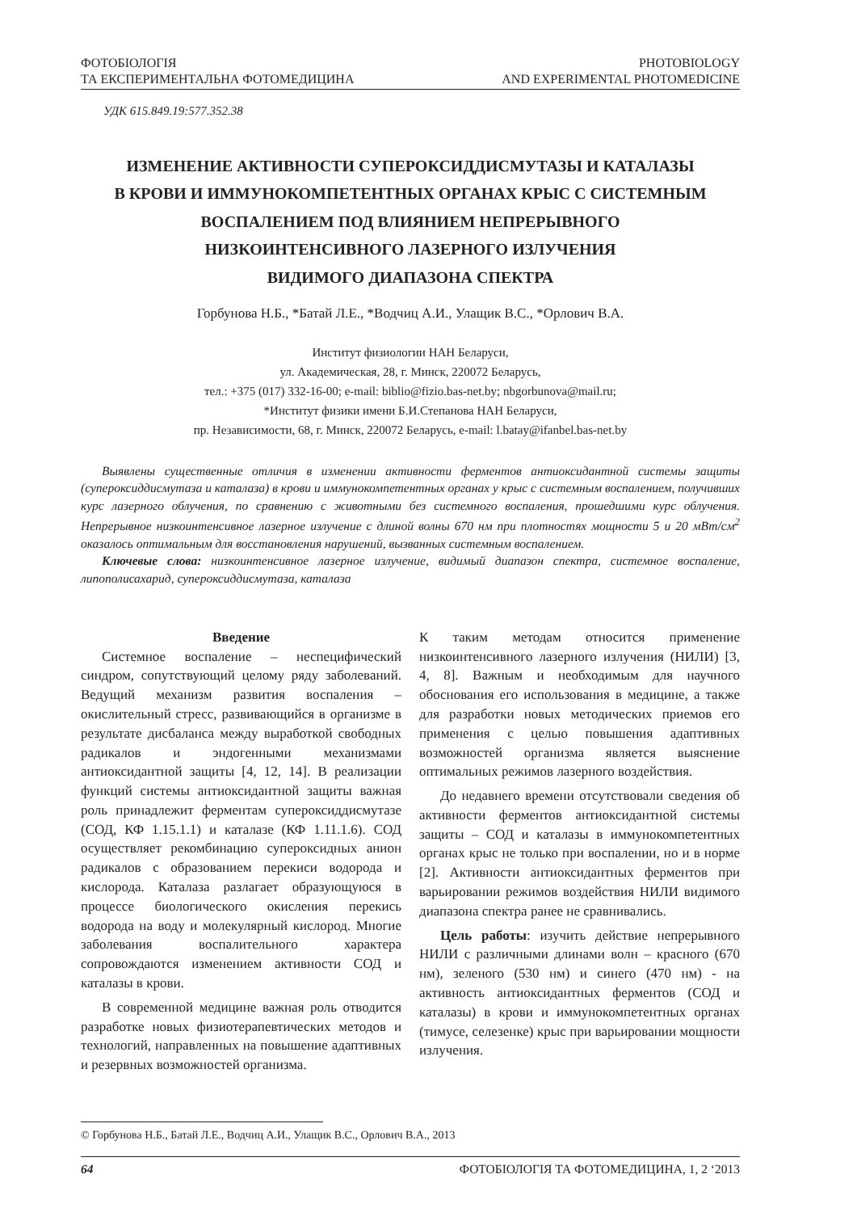ФОТОБІОЛОГІЯ
ТА ЕКСПЕРИМЕНТАЛЬНА ФОТОМЕДИЦИНА
PHOTOBIOLOGY
AND EXPERIMENTAL PHOTOMEDICINE
УДК 615.849.19:577.352.38
ИЗМЕНЕНИЕ АКТИВНОСТИ СУПЕРОКСИДДИСМУТАЗЫ И КАТАЛАЗЫ
В КРОВИ И ИММУНОКОМПЕТЕНТНЫХ ОРГАНАХ КРЫС С СИСТЕМНЫМ
ВОСПАЛЕНИЕМ ПОД ВЛИЯНИЕМ НЕПРЕРЫВНОГО
НИЗКОИНТЕНСИВНОГО ЛАЗЕРНОГО ИЗЛУЧЕНИЯ
ВИДИМОГО ДИАПАЗОНА СПЕКТРА
Горбунова Н.Б., *Батай Л.Е., *Водчиц А.И., Улащик В.С., *Орлович В.А.
Институт физиологии НАН Беларуси,
ул. Академическая, 28, г. Минск, 220072 Беларусь,
тел.: +375 (017) 332-16-00; e-mail: biblio@fizio.bas-net.by; nbgorbunova@mail.ru;
*Институт физики имени Б.И.Степанова НАН Беларуси,
пр. Независимости, 68, г. Минск, 220072 Беларусь, e-mail: l.batay@ifanbel.bas-net.by
Выявлены существенные отличия в изменении активности ферментов антиоксидантной системы защиты (супероксиддисмутаза и каталаза) в крови и иммунокомпетентных органах у крыс с системным воспалением, получивших курс лазерного облучения, по сравнению с животными без системного воспаления, прошедшими курс облучения. Непрерывное низкоинтенсивное лазерное излучение с длиной волны 670 нм при плотностях мощности 5 и 20 мВт/см<sup>2</sup> оказалось оптимальным для восстановления нарушений, вызванных системным воспалением.
Ключевые слова: низкоинтенсивное лазерное излучение, видимый диапазон спектра, системное воспаление, липополисахарид, супероксиддисмутаза, каталаза
Введение
Системное воспаление – неспецифический синдром, сопутствующий целому ряду заболеваний. Ведущий механизм развития воспаления – окислительный стресс, развивающийся в организме в результате дисбаланса между выработкой свободных радикалов и эндогенными механизмами антиоксидантной защиты [4, 12, 14]. В реализации функций системы антиоксидантной защиты важная роль принадлежит ферментам супероксиддисмутазе (СОД, КФ 1.15.1.1) и каталазе (КФ 1.11.1.6). СОД осуществляет рекомбинацию супероксидных анион радикалов с образованием перекиси водорода и кислорода. Каталаза разлагает образующуюся в процессе биологического окисления перекись водорода на воду и молекулярный кислород. Многие заболевания воспалительного характера сопровождаются изменением активности СОД и каталазы в крови.
В современной медицине важная роль отводится разработке новых физиотерапевтических методов и технологий, направленных на повышение адаптивных и резервных возможностей организма.
К таким методам относится применение низкоинтенсивного лазерного излучения (НИЛИ) [3, 4, 8]. Важным и необходимым для научного обоснования его использования в медицине, а также для разработки новых методических приемов его применения с целью повышения адаптивных возможностей организма является выяснение оптимальных режимов лазерного воздействия.
До недавнего времени отсутствовали сведения об активности ферментов антиоксидантной системы защиты – СОД и каталазы в иммунокомпетентных органах крыс не только при воспалении, но и в норме [2]. Активности антиоксидантных ферментов при варьировании режимов воздействия НИЛИ видимого диапазона спектра ранее не сравнивались.
Цель работы: изучить действие непрерывного НИЛИ с различными длинами волн – красного (670 нм), зеленого (530 нм) и синего (470 нм) - на активность антиоксидантных ферментов (СОД и каталазы) в крови и иммунокомпетентных органах (тимусе, селезенке) крыс при варьировании мощности излучения.
© Горбунова Н.Б., Батай Л.Е., Водчиц А.И., Улащик В.С., Орлович В.А., 2013
64 ФОТОБІОЛОГІЯ ТА ФОТОМЕДИЦИНА, 1, 2 ‘2013